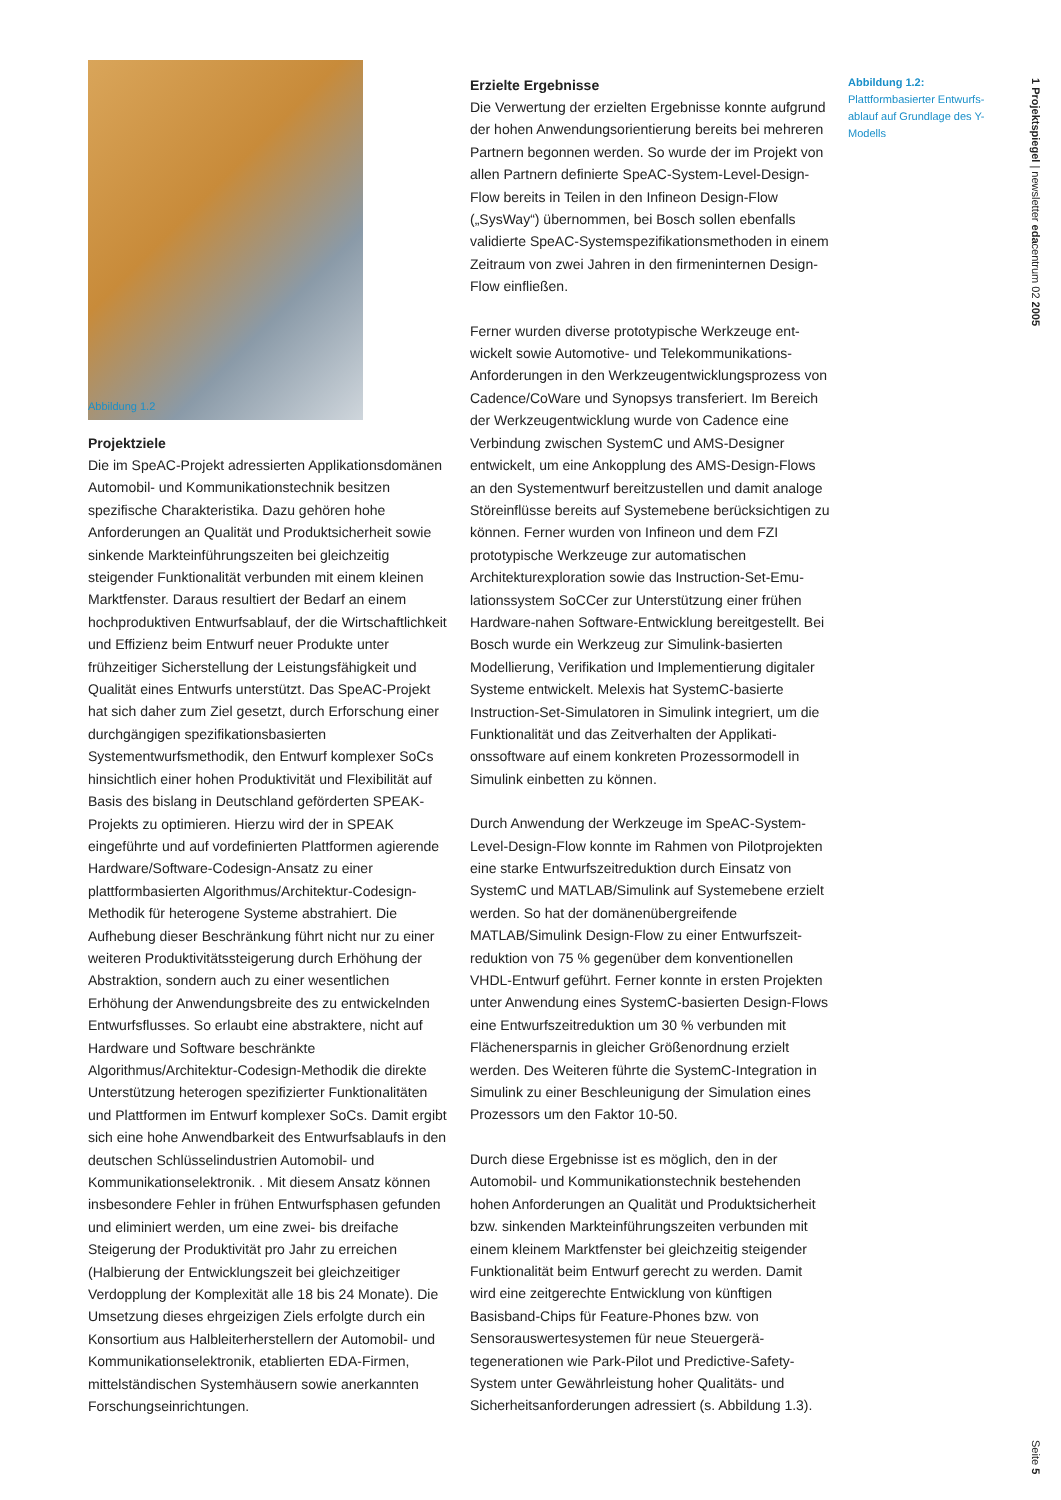Abbildung 1.2
Projektziele
Die im SpeAC-Projekt adressierten Applikations­domänen Automobil- und Kommunikationstechnik besitzen spezifische Charakteristika. Dazu gehören hohe Anforderungen an Qualität und Produktsicherheit sowie sinkende Markteinführungszeiten bei gleich­zeitig steigender Funktionalität verbunden mit einem kleinen Marktfenster. Daraus resultiert der Bedarf an einem hochproduktiven Entwurfsablauf, der die Wirtschaftlichkeit und Effizienz beim Entwurf neuer Produkte unter frühzeitiger Sicherstellung der Leis­tungsfähigkeit und Qualität eines Entwurfs unterstützt. Das SpeAC-Projekt hat sich daher zum Ziel gesetzt, durch Erforschung einer durchgängigen spezifikati­onsbasierten Systementwurfsmethodik, den Entwurf komplexer SoCs hinsichtlich einer hohen Produktivität und Flexibilität auf Basis des bislang in Deutschland geförderten SPEAK-Projekts zu optimieren. Hierzu wird der in SPEAK eingeführte und auf vordefinierten Plattformen agierende Hardware/Software-Codesign-Ansatz zu einer plattformbasierten Algorithmus/Archi­tektur-Codesign-Methodik für heterogene Systeme abstrahiert. Die Aufhebung dieser Beschränkung führt nicht nur zu einer weiteren Produktivitätssteigerung durch Erhöhung der Abstraktion, sondern auch zu einer wesentlichen Erhöhung der Anwendungsbreite des zu entwickelnden Entwurfsflusses. So erlaubt eine abs­traktere, nicht auf Hardware und Software beschränkte Algorithmus/Architektur-Codesign-Methodik die direkte Unterstützung heterogen spezifizierter Funk­tionalitäten und Plattformen im Entwurf komplexer SoCs. Damit ergibt sich eine hohe Anwendbarkeit des Entwurfsablaufs in den deutschen Schlüsselindustrien Automobil- und Kommunikationselektronik. . Mit die­sem Ansatz können insbesondere Fehler in frühen Ent­wurfsphasen gefunden und eliminiert werden, um eine zwei- bis dreifache Steigerung der Produktivität pro Jahr zu erreichen (Halbierung der Entwicklungszeit bei gleichzeitiger Verdopplung der Komplexität alle 18 bis 24 Monate). Die Umsetzung dieses ehrgeizigen Ziels erfolgte durch ein Konsortium aus Halbleiterherstellern der Automobil- und Kommunikationselektronik, etab­lierten EDA-Firmen, mittelständischen Systemhäusern sowie anerkannten Forschungseinrichtungen.
Erzielte Ergebnisse
Die Verwertung der erzielten Ergebnisse konnte auf­grund der hohen Anwendungsorientierung bereits bei mehreren Partnern begonnen werden. So wurde der im Projekt von allen Partnern definierte SpeAC-System-Level-Design-Flow bereits in Teilen in den Infineon Design-Flow („SysWay“) übernommen, bei Bosch sollen ebenfalls validierte SpeAC-Systemspezifi­kationsmethoden in einem Zeitraum von zwei Jahren in den firmeninternen Design-Flow einfließen.
Ferner wurden diverse prototypische Werkzeuge ent­wickelt sowie Automotive- und Telekommunikations-Anforderungen in den Werkzeugentwicklungsprozess von Cadence/CoWare und Synopsys transferiert. Im Bereich der Werkzeugentwicklung wurde von Cadence eine Verbindung zwischen SystemC und AMS-Desig­ner entwickelt, um eine Ankopplung des AMS-Design-Flows an den Systementwurf bereitzustellen und damit analoge Störeinflüsse bereits auf Systemebene berück­sichtigen zu können. Ferner wurden von Infineon und dem FZI prototypische Werkzeuge zur automatischen Architekturexploration sowie das Instruction-Set-Emu­lationssystem SoCCer zur Unterstützung einer frühen Hardware-nahen Software-Entwicklung bereitgestellt. Bei Bosch wurde ein Werkzeug zur Simulink-basierten Modellierung, Verifikation und Implementierung digita­ler Systeme entwickelt. Melexis hat SystemC-basierte Instruction-Set-Simulatoren in Simulink integriert, um die Funktionalität und das Zeitverhalten der Applikati­onssoftware auf einem konkreten Prozessormodell in Simulink einbetten zu können.
Durch Anwendung der Werkzeuge im SpeAC-System-Level-Design-Flow konnte im Rahmen von Pilotprojek­ten eine starke Entwurfszeitreduktion durch Einsatz von SystemC und MATLAB/Simulink auf Systemebene erzielt werden. So hat der domänenübergreifende MATLAB/Simulink Design-Flow zu einer Entwurfszeit­reduktion von 75 % gegenüber dem konventionellen VHDL-Entwurf geführt. Ferner konnte in ersten Pro­jekten unter Anwendung eines SystemC-basierten Design-Flows eine Entwurfszeitreduktion um 30 % verbunden mit Flächenersparnis in gleicher Größen­ordnung erzielt werden. Des Weiteren führte die Sys­temC-Integration in Simulink zu einer Beschleunigung der Simulation eines Prozessors um den Faktor 10-50.
Durch diese Ergebnisse ist es möglich, den in der Automobil- und Kommunikationstechnik bestehenden hohen Anforderungen an Qualität und Produktsicher­heit bzw. sinkenden Markteinführungszeiten verbun­den mit einem kleinem Marktfenster bei gleichzeitig steigender Funktionalität beim Entwurf gerecht zu werden. Damit wird eine zeitgerechte Entwicklung von künftigen Basisband-Chips für Feature-Phones bzw. von Sensorauswertesystemen für neue Steuergerä­tegenerationen wie Park-Pilot und Predictive-Safety-System unter Gewährleistung hoher Qualitäts- und Sicherheitsanforderungen adressiert (s. Abbildung 1.3).
Abbildung 1.2:
Plattformbasierter Entwurfs­ablauf auf Grundlage des Y-Modells
1 Projektspiegel | newsletter edacentrum 02 2005
Seite 5